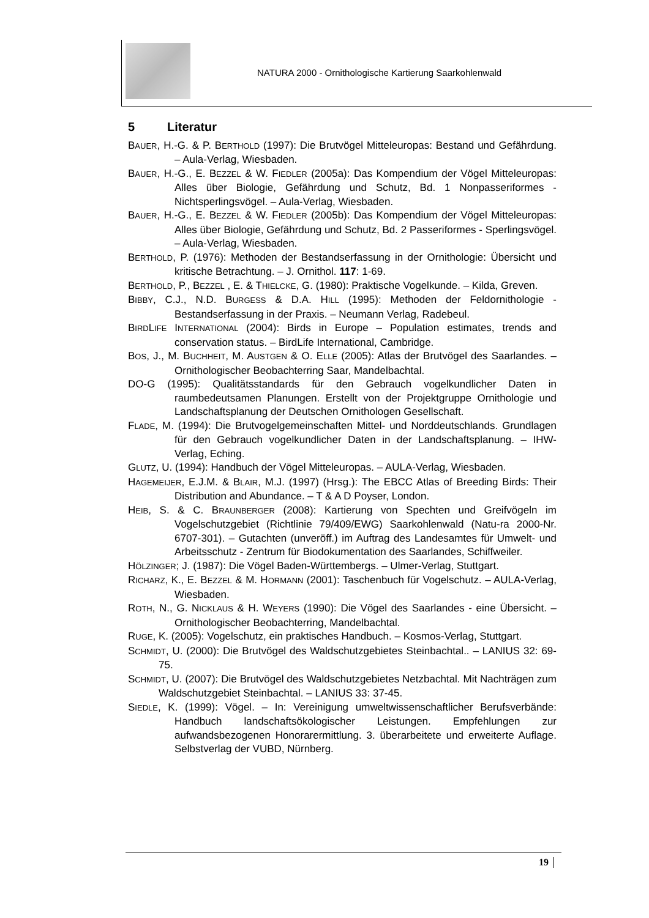NATURA 2000 - Ornithologische Kartierung Saarkohlenwald
5 Literatur
BAUER, H.-G. & P. BERTHOLD (1997): Die Brutvögel Mitteleuropas: Bestand und Gefährdung. – Aula-Verlag, Wiesbaden.
BAUER, H.-G., E. BEZZEL & W. FIEDLER (2005a): Das Kompendium der Vögel Mitteleuropas: Alles über Biologie, Gefährdung und Schutz, Bd. 1 Nonpasseriformes - Nichtsperlingsvögel. – Aula-Verlag, Wiesbaden.
BAUER, H.-G., E. BEZZEL & W. FIEDLER (2005b): Das Kompendium der Vögel Mitteleuropas: Alles über Biologie, Gefährdung und Schutz, Bd. 2 Passeriformes - Sperlingsvögel. – Aula-Verlag, Wiesbaden.
BERTHOLD, P. (1976): Methoden der Bestandserfassung in der Ornithologie: Übersicht und kritische Betrachtung. – J. Ornithol. 117: 1-69.
BERTHOLD, P., BEZZEL , E. & THIELCKE, G. (1980): Praktische Vogelkunde. – Kilda, Greven.
BIBBY, C.J., N.D. BURGESS & D.A. HILL (1995): Methoden der Feldornithologie - Bestandserfassung in der Praxis. – Neumann Verlag, Radebeul.
BIRDLIFE INTERNATIONAL (2004): Birds in Europe – Population estimates, trends and conservation status. – BirdLife International, Cambridge.
BOS, J., M. BUCHHEIT, M. AUSTGEN & O. ELLE (2005): Atlas der Brutvögel des Saarlandes. – Ornithologischer Beobachterring Saar, Mandelbachtal.
DO-G (1995): Qualitätsstandards für den Gebrauch vogelkundlicher Daten in raumbedeutsamen Planungen. Erstellt von der Projektgruppe Ornithologie und Landschaftsplanung der Deutschen Ornithologen Gesellschaft.
FLADE, M. (1994): Die Brutvogelgemeinschaften Mittel- und Norddeutschlands. Grundlagen für den Gebrauch vogelkundlicher Daten in der Landschaftsplanung. – IHW-Verlag, Eching.
GLUTZ, U. (1994): Handbuch der Vögel Mitteleuropas. – AULA-Verlag, Wiesbaden.
HAGEMEIJER, E.J.M. & BLAIR, M.J. (1997) (Hrsg.): The EBCC Atlas of Breeding Birds: Their Distribution and Abundance. – T & A D Poyser, London.
HEIB, S. & C. BRAUNBERGER (2008): Kartierung von Spechten und Greifvögeln im Vogelschutzgebiet (Richtlinie 79/409/EWG) Saarkohlenwald (Natu-ra 2000-Nr. 6707-301). – Gutachten (unveröff.) im Auftrag des Landesamtes für Umwelt- und Arbeitsschutz - Zentrum für Biodokumentation des Saarlandes, Schiffweiler.
HÖLZINGER; J. (1987): Die Vögel Baden-Württembergs. – Ulmer-Verlag, Stuttgart.
RICHARZ, K., E. BEZZEL & M. HORMANN (2001): Taschenbuch für Vogelschutz. – AULA-Verlag, Wiesbaden.
ROTH, N., G. NICKLAUS & H. WEYERS (1990): Die Vögel des Saarlandes - eine Übersicht. – Ornithologischer Beobachterring, Mandelbachtal.
RUGE, K. (2005): Vogelschutz, ein praktisches Handbuch. – Kosmos-Verlag, Stuttgart.
SCHMIDT, U. (2000): Die Brutvögel des Waldschutzgebietes Steinbachtal.. – LANIUS 32: 69-75.
SCHMIDT, U. (2007): Die Brutvögel des Waldschutzgebietes Netzbachtal. Mit Nachträgen zum Waldschutzgebiet Steinbachtal. – LANIUS 33: 37-45.
SIEDLE, K. (1999): Vögel. – In: Vereinigung umweltwissenschaftlicher Berufsverbände: Handbuch landschaftsökologischer Leistungen. Empfehlungen zur aufwandsbezogenen Honorarermittlung. 3. überarbeitete und erweiterte Auflage. Selbstverlag der VUBD, Nürnberg.
19